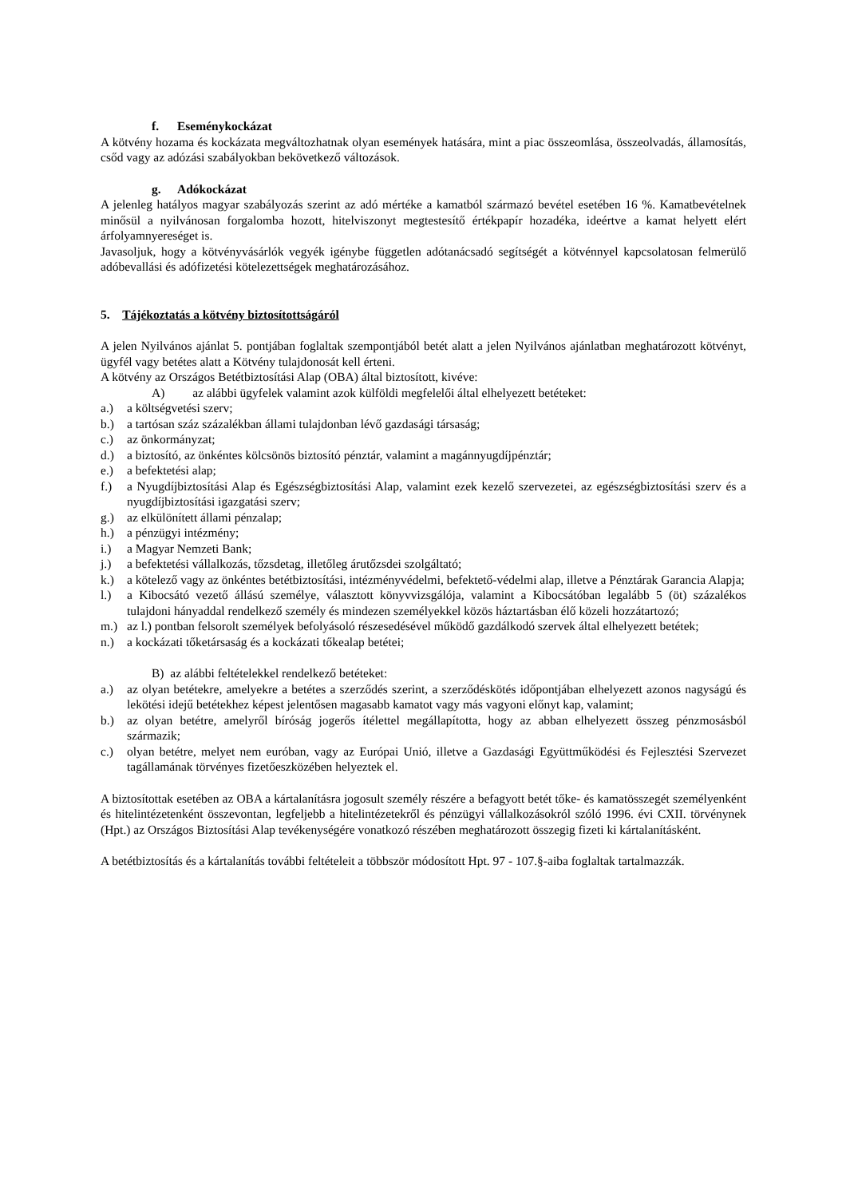f. Eseménykockázat
A kötvény hozama és kockázata megváltozhatnak olyan események hatására, mint a piac összeomlása, összeolvadás, államosítás, csőd vagy az adózási szabályokban bekövetkező változások.
g. Adókockázat
A jelenleg hatályos magyar szabályozás szerint az adó mértéke a kamatból származó bevétel esetében 16 %. Kamatbevételnek minősül a nyilvánosan forgalomba hozott, hitelviszonyt megtestesítő értékpapír hozadéka, ideértve a kamat helyett elért árfolyamnyereséget is.
Javasoljuk, hogy a kötvényvásárlók vegyék igénybe független adótanácsadó segítségét a kötvénnyel kapcsolatosan felmerülő adóbevallási és adófizetési kötelezettségek meghatározásához.
5. Tájékoztatás a kötvény biztosítottságáról
A jelen Nyilvános ajánlat 5. pontjában foglaltak szempontjából betét alatt a jelen Nyilvános ajánlatban meghatározott kötvényt, ügyfél vagy betétes alatt a Kötvény tulajdonosát kell érteni.
A kötvény az Országos Betétbiztosítási Alap (OBA) által biztosított, kivéve:
A) az alábbi ügyfelek valamint azok külföldi megfelelői által elhelyezett betéteket:
a.) a költségvetési szerv;
b.) a tartósan száz százalékban állami tulajdonban lévő gazdasági társaság;
c.) az önkormányzat;
d.) a biztosító, az önkéntes kölcsönös biztosító pénztár, valamint a magánnyugdíjpénztár;
e.) a befektetési alap;
f.) a Nyugdíjbiztosítási Alap és Egészségbiztosítási Alap, valamint ezek kezelő szervezetei, az egészségbiztosítási szerv és a nyugdíjbiztosítási igazgatási szerv;
g.) az elkülönített állami pénzalap;
h.) a pénzügyi intézmény;
i.) a Magyar Nemzeti Bank;
j.) a befektetési vállalkozás, tőzsdetag, illetőleg árutőzsdei szolgáltató;
k.) a kötelező vagy az önkéntes betétbiztosítási, intézményvédelmi, befektető-védelmi alap, illetve a Pénztárak Garancia Alapja;
l.) a Kibocsátó vezető állású személye, választott könyvvizsgálója, valamint a Kibocsátóban legalább 5 (öt) százalékos tulajdoni hányaddal rendelkező személy és mindezen személyekkel közös háztartásban élő közeli hozzátartozó;
m.) az l.) pontban felsorolt személyek befolyásoló részesedésével működő gazdálkodó szervek által elhelyezett betétek;
n.) a kockázati tőketársaság és a kockázati tőkealap betétei;
B) az alábbi feltételekkel rendelkező betéteket:
a.) az olyan betétekre, amelyekre a betétes a szerződés szerint, a szerződéskötés időpontjában elhelyezett azonos nagyságú és lekötési idejű betétekhez képest jelentősen magasabb kamatot vagy más vagyoni előnyt kap, valamint;
b.) az olyan betétre, amelyről bíróság jogerős ítélettel megállapította, hogy az abban elhelyezett összeg pénzmosásból származik;
c.) olyan betétre, melyet nem euróban, vagy az Európai Unió, illetve a Gazdasági Együttműködési és Fejlesztési Szervezet tagállamának törvényes fizetőeszközében helyeztek el.
A biztosítottak esetében az OBA a kártalanításra jogosult személy részére a befagyott betét tőke- és kamatösszegét személyenként és hitelintézetenként összevontan, legfeljebb a hitelintézetekről és pénzügyi vállalkozásokról szóló 1996. évi CXII. törvénynek (Hpt.) az Országos Biztosítási Alap tevékenységére vonatkozó részében meghatározott összegig fizeti ki kártalanításként.
A betétbiztosítás és a kártalanítás további feltételeit a többször módosított Hpt. 97 - 107.§-aiba foglaltak tartalmazzák.